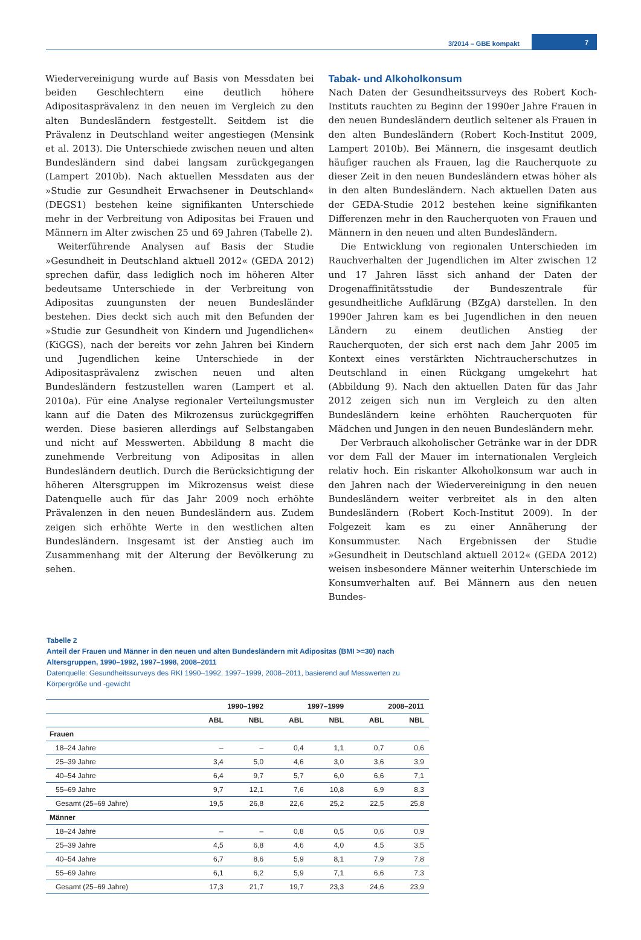3/2014 – GBE kompakt 7
Wiedervereinigung wurde auf Basis von Messdaten bei beiden Geschlechtern eine deutlich höhere Adipositasprävalenz in den neuen im Vergleich zu den alten Bundesländern festgestellt. Seitdem ist die Prävalenz in Deutschland weiter angestiegen (Mensink et al. 2013). Die Unterschiede zwischen neuen und alten Bundesländern sind dabei langsam zurückgegangen (Lampert 2010b). Nach aktuellen Messdaten aus der »Studie zur Gesundheit Erwachsener in Deutschland« (DEGS1) bestehen keine signifikanten Unterschiede mehr in der Verbreitung von Adipositas bei Frauen und Männern im Alter zwischen 25 und 69 Jahren (Tabelle 2).
Weiterführende Analysen auf Basis der Studie »Gesundheit in Deutschland aktuell 2012« (GEDA 2012) sprechen dafür, dass lediglich noch im höheren Alter bedeutsame Unterschiede in der Verbreitung von Adipositas zuungunsten der neuen Bundesländer bestehen. Dies deckt sich auch mit den Befunden der »Studie zur Gesundheit von Kindern und Jugendlichen« (KiGGS), nach der bereits vor zehn Jahren bei Kindern und Jugendlichen keine Unterschiede in der Adipositasprävalenz zwischen neuen und alten Bundesländern festzustellen waren (Lampert et al. 2010a). Für eine Analyse regionaler Verteilungsmuster kann auf die Daten des Mikrozensus zurückgegriffen werden. Diese basieren allerdings auf Selbstangaben und nicht auf Messwerten. Abbildung 8 macht die zunehmende Verbreitung von Adipositas in allen Bundesländern deutlich. Durch die Berücksichtigung der höheren Altersgruppen im Mikrozensus weist diese Datenquelle auch für das Jahr 2009 noch erhöhte Prävalenzen in den neuen Bundesländern aus. Zudem zeigen sich erhöhte Werte in den westlichen alten Bundesländern. Insgesamt ist der Anstieg auch im Zusammenhang mit der Alterung der Bevölkerung zu sehen.
Tabak- und Alkoholkonsum
Nach Daten der Gesundheitssurveys des Robert Koch-Instituts rauchten zu Beginn der 1990er Jahre Frauen in den neuen Bundesländern deutlich seltener als Frauen in den alten Bundesländern (Robert Koch-Institut 2009, Lampert 2010b). Bei Männern, die insgesamt deutlich häufiger rauchen als Frauen, lag die Raucherquote zu dieser Zeit in den neuen Bundesländern etwas höher als in den alten Bundesländern. Nach aktuellen Daten aus der GEDA-Studie 2012 bestehen keine signifikanten Differenzen mehr in den Raucherquoten von Frauen und Männern in den neuen und alten Bundesländern.
Die Entwicklung von regionalen Unterschieden im Rauchverhalten der Jugendlichen im Alter zwischen 12 und 17 Jahren lässt sich anhand der Daten der Drogenaffinitätsstudie der Bundeszentrale für gesundheitliche Aufklärung (BZgA) darstellen. In den 1990er Jahren kam es bei Jugendlichen in den neuen Ländern zu einem deutlichen Anstieg der Raucherquoten, der sich erst nach dem Jahr 2005 im Kontext eines verstärkten Nichtraucherschutzes in Deutschland in einen Rückgang umgekehrt hat (Abbildung 9). Nach den aktuellen Daten für das Jahr 2012 zeigen sich nun im Vergleich zu den alten Bundesländern keine erhöhten Raucherquoten für Mädchen und Jungen in den neuen Bundesländern mehr.
Der Verbrauch alkoholischer Getränke war in der DDR vor dem Fall der Mauer im internationalen Vergleich relativ hoch. Ein riskanter Alkoholkonsum war auch in den Jahren nach der Wiedervereinigung in den neuen Bundesländern weiter verbreitet als in den alten Bundesländern (Robert Koch-Institut 2009). In der Folgezeit kam es zu einer Annäherung der Konsummuster. Nach Ergebnissen der Studie »Gesundheit in Deutschland aktuell 2012« (GEDA 2012) weisen insbesondere Männer weiterhin Unterschiede im Konsumverhalten auf. Bei Männern aus den neuen Bundes-
Tabelle 2
Anteil der Frauen und Männer in den neuen und alten Bundesländern mit Adipositas (BMI >=30) nach Altersgruppen, 1990–1992, 1997–1998, 2008–2011
Datenquelle: Gesundheitssurveys des RKI 1990–1992, 1997–1999, 2008–2011, basierend auf Messwerten zu Körpergröße und -gewicht
| | 1990–1992 | | 1997–1999 | | 2008–2011 | |
| --- | --- | --- | --- | --- | --- | --- |
| | ABL | NBL | ABL | NBL | ABL | NBL |
| Frauen | | | | | | |
| 18–24 Jahre | – | – | 0,4 | 1,1 | 0,7 | 0,6 |
| 25–39 Jahre | 3,4 | 5,0 | 4,6 | 3,0 | 3,6 | 3,9 |
| 40–54 Jahre | 6,4 | 9,7 | 5,7 | 6,0 | 6,6 | 7,1 |
| 55–69 Jahre | 9,7 | 12,1 | 7,6 | 10,8 | 6,9 | 8,3 |
| Gesamt (25–69 Jahre) | 19,5 | 26,8 | 22,6 | 25,2 | 22,5 | 25,8 |
| Männer | | | | | | |
| 18–24 Jahre | – | – | 0,8 | 0,5 | 0,6 | 0,9 |
| 25–39 Jahre | 4,5 | 6,8 | 4,6 | 4,0 | 4,5 | 3,5 |
| 40–54 Jahre | 6,7 | 8,6 | 5,9 | 8,1 | 7,9 | 7,8 |
| 55–69 Jahre | 6,1 | 6,2 | 5,9 | 7,1 | 6,6 | 7,3 |
| Gesamt (25–69 Jahre) | 17,3 | 21,7 | 19,7 | 23,3 | 24,6 | 23,9 |